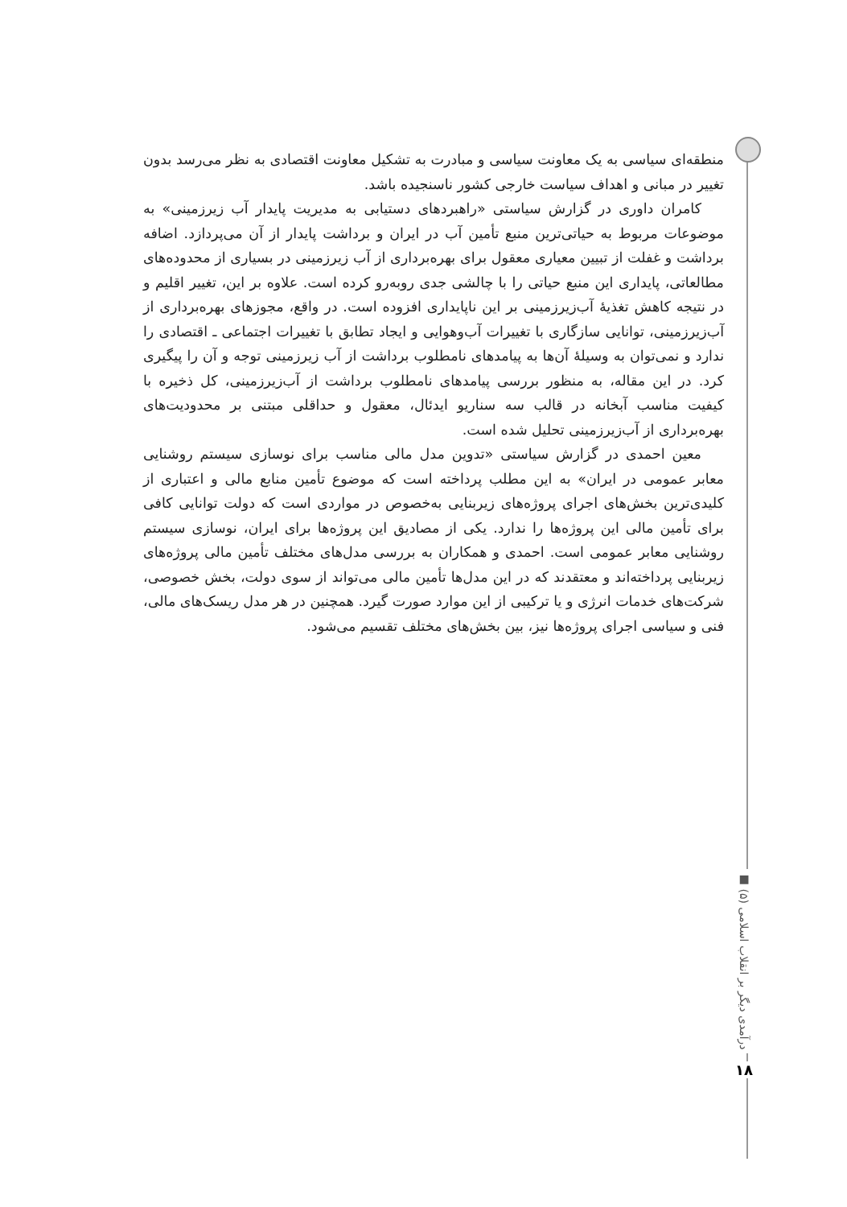منطقه‌ای سیاسی به یک معاونت سیاسی و مبادرت به تشکیل معاونت اقتصادی به نظر می‌رسد بدون تغییر در مبانی و اهداف سیاست خارجی کشور ناسنجیده باشد.
کامران داوری در گزارش سیاستی «راهبردهای دستیابی به مدیریت پایدار آب زیرزمینی» به موضوعات مربوط به حیاتی‌ترین منبع تأمین آب در ایران و برداشت پایدار از آن می‌پردازد. اضافه برداشت و غفلت از تبیین معیاری معقول برای بهره‌برداری از آب زیرزمینی در بسیاری از محدوده‌های مطالعاتی، پایداری این منبع حیاتی را با چالشی جدی روبه‌رو کرده است. علاوه بر این، تغییر اقلیم و در نتیجه کاهش تغذیهٔ آب‌زیرزمینی بر این ناپایداری افزوده است. در واقع، مجوزهای بهره‌برداری از آب‌زیرزمینی، توانایی سازگاری با تغییرات آب‌وهوایی و ایجاد تطابق با تغییرات اجتماعی ـ اقتصادی را ندارد و نمی‌توان به وسیلهٔ آن‌ها به پیامدهای نامطلوب برداشت از آب زیرزمینی توجه و آن را پیگیری کرد. در این مقاله، به منظور بررسی پیامدهای نامطلوب برداشت از آب‌زیرزمینی، کل ذخیره با کیفیت مناسب آبخانه در قالب سه سناریو ایدئال، معقول و حداقلی مبتنی بر محدودیت‌های بهره‌برداری از آب‌زیرزمینی تحلیل شده است.
معین احمدی در گزارش سیاستی «تدوین مدل مالی مناسب برای نوسازی سیستم روشنایی معابر عمومی در ایران» به این مطلب پرداخته است که موضوع تأمین منابع مالی و اعتباری از کلیدی‌ترین بخش‌های اجرای پروژه‌های زیربنایی به‌خصوص در مواردی است که دولت توانایی کافی برای تأمین مالی این پروژه‌ها را ندارد. یکی از مصادیق این پروژه‌ها برای ایران، نوسازی سیستم روشنایی معابر عمومی است. احمدی و همکاران به بررسی مدل‌های مختلف تأمین مالی پروژه‌های زیربنایی پرداخته‌اند و معتقدند که در این مدل‌ها تأمین مالی می‌تواند از سوی دولت، بخش خصوصی، شرکت‌های خدمات انرژی و یا ترکیبی از این موارد صورت گیرد. همچنین در هر مدل ریسک‌های مالی، فنی و سیاسی اجرای پروژه‌ها نیز، بین بخش‌های مختلف تقسیم می‌شود.
درآمدی دیگر بر انقلاب اسلامی (۵) ■
۱۸